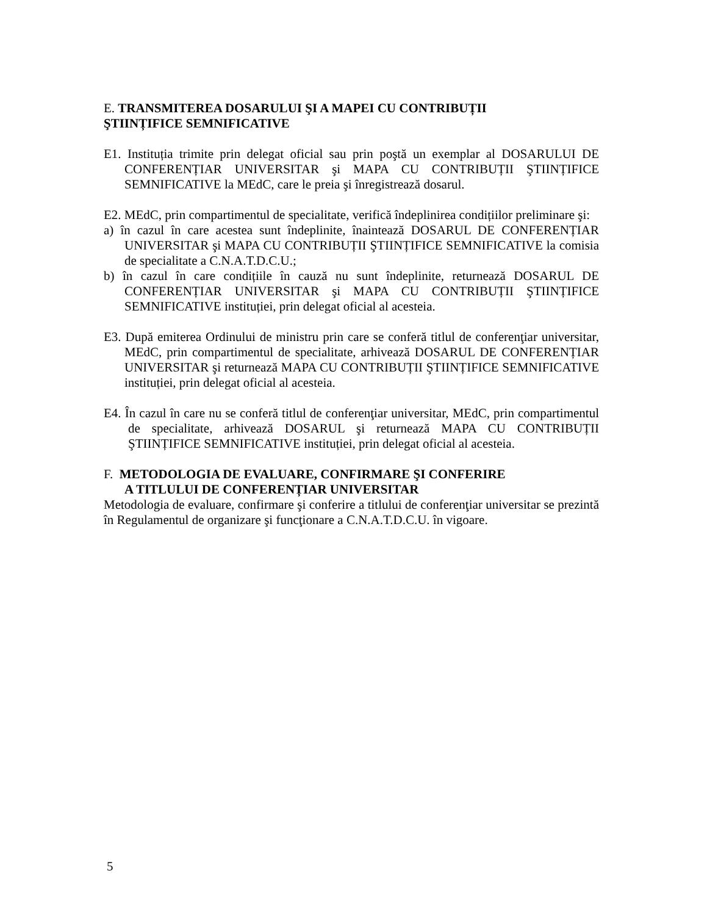E. TRANSMITEREA DOSARULUI ŞI A MAPEI CU CONTRIBUȚII
ŞTIINȚIFICE SEMNIFICATIVE
E1. Instituția trimite prin delegat oficial sau prin poştă un exemplar al DOSARULUI DE CONFERENȚIAR UNIVERSITAR şi MAPA CU CONTRIBUȚII ŞTIINȚIFICE SEMNIFICATIVE la MEdC, care le preia şi înregistrează dosarul.
E2. MEdC, prin compartimentul de specialitate, verifică îndeplinirea condițiilor preliminare şi:
a) în cazul în care acestea sunt îndeplinite, înaintează DOSARUL DE CONFERENȚIAR UNIVERSITAR şi MAPA CU CONTRIBUȚII ŞTIINȚIFICE SEMNIFICATIVE la comisia de specialitate a C.N.A.T.D.C.U.;
b) în cazul în care condițiile în cauză nu sunt îndeplinite, returnează DOSARUL DE CONFERENȚIAR UNIVERSITAR şi MAPA CU CONTRIBUȚII ŞTIINȚIFICE SEMNIFICATIVE instituției, prin delegat oficial al acesteia.
E3. După emiterea Ordinului de ministru prin care se conferă titlul de conferenţiar universitar, MEdC, prin compartimentul de specialitate, arhivează DOSARUL DE CONFERENȚIAR UNIVERSITAR şi returnează MAPA CU CONTRIBUȚII ŞTIINȚIFICE SEMNIFICATIVE instituției, prin delegat oficial al acesteia.
E4. În cazul în care nu se conferă titlul de conferenţiar universitar, MEdC, prin compartimentul de specialitate, arhivează DOSARUL şi returnează MAPA CU CONTRIBUȚII ŞTIINȚIFICE SEMNIFICATIVE instituției, prin delegat oficial al acesteia.
F. METODOLOGIA DE EVALUARE, CONFIRMARE ŞI CONFERIRE
A TITLULUI DE CONFERENȚIAR UNIVERSITAR
Metodologia de evaluare, confirmare şi conferire a titlului de conferenţiar universitar se prezintă în Regulamentul de organizare şi funcţionare a C.N.A.T.D.C.U. în vigoare.
5